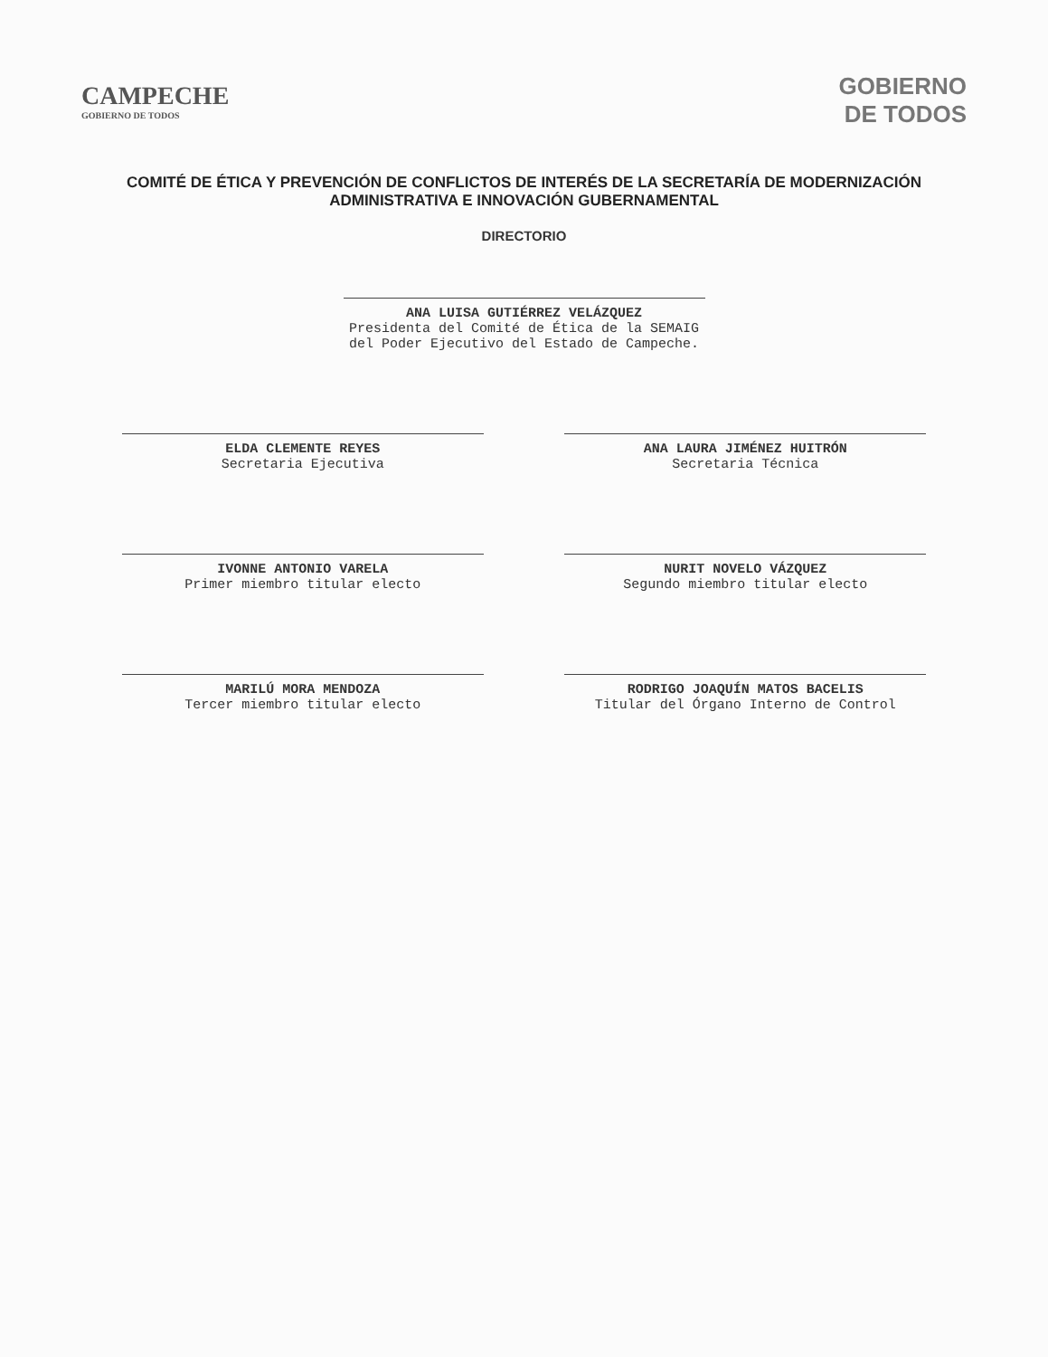CAMPECHE
GOBIERNO DE TODOS
GOBIERNO
DE TODOS
COMITÉ DE ÉTICA Y PREVENCIÓN DE CONFLICTOS DE INTERÉS DE LA SECRETARÍA DE MODERNIZACIÓN ADMINISTRATIVA E INNOVACIÓN GUBERNAMENTAL
DIRECTORIO
ANA LUISA GUTIÉRREZ VELÁZQUEZ
Presidenta del Comité de Ética de la SEMAIG del Poder Ejecutivo del Estado de Campeche.
ELDA CLEMENTE REYES
Secretaria Ejecutiva
ANA LAURA JIMÉNEZ HUITRÓN
Secretaria Técnica
IVONNE ANTONIO VARELA
Primer miembro titular electo
NURIT NOVELO VÁZQUEZ
Segundo miembro titular electo
MARILÚ MORA MENDOZA
Tercer miembro titular electo
RODRIGO JOAQUÍN MATOS BACELIS
Titular del Órgano Interno de Control